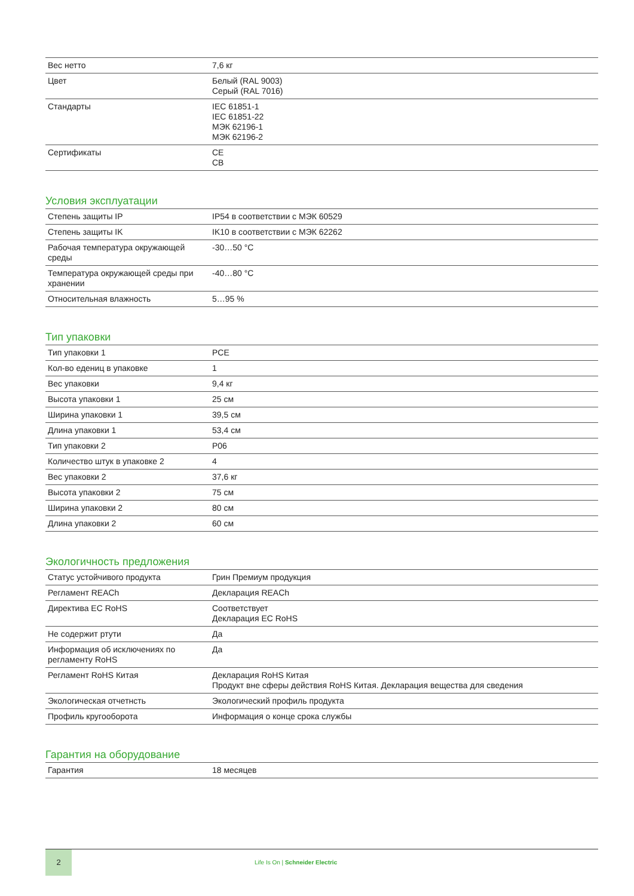| Вес нетто | 7,6 кг |
| Цвет | Белый (RAL 9003) Серый (RAL 7016) |
| Стандарты | IEC 61851-1 IEC 61851-22 МЭК 62196-1 МЭК 62196-2 |
| Сертификаты | CE CB |
Условия эксплуатации
| Степень защиты IP | IP54 в соответствии с МЭК 60529 |
| Степень защиты IK | IK10 в соответствии с МЭК 62262 |
| Рабочая температура окружающей среды | -30…50 °C |
| Температура окружающей среды при хранении | -40…80 °C |
| Относительная влажность | 5…95 % |
Тип упаковки
| Тип упаковки 1 | PCE |
| Кол-во едениц в упаковке | 1 |
| Вес упаковки | 9,4 кг |
| Высота упаковки 1 | 25 см |
| Ширина упаковки 1 | 39,5 см |
| Длина упаковки 1 | 53,4 см |
| Тип упаковки 2 | P06 |
| Количество штук в упаковке 2 | 4 |
| Вес упаковки 2 | 37,6 кг |
| Высота упаковки 2 | 75 см |
| Ширина упаковки 2 | 80 см |
| Длина упаковки 2 | 60 см |
Экологичность предложения
| Статус устойчивого продукта | Грин Премиум продукция |
| Регламент REACh | Декларация REACh |
| Директива ЕС RoHS | Соответствует Декларация ЕС RoHS |
| Не содержит ртути | Да |
| Информация об исключениях по регламенту RoHS | Да |
| Регламент RoHS Китая | Декларация RoHS Китая Продукт вне сферы действия RoHS Китая. Декларация вещества для сведения |
| Экологическая отчетнсть | Экологический профиль продукта |
| Профиль кругооборота | Информация о конце срока службы |
Гарантия на оборудование
| Гарантия | 18 месяцев |
2
Life Is On | Schneider Electric